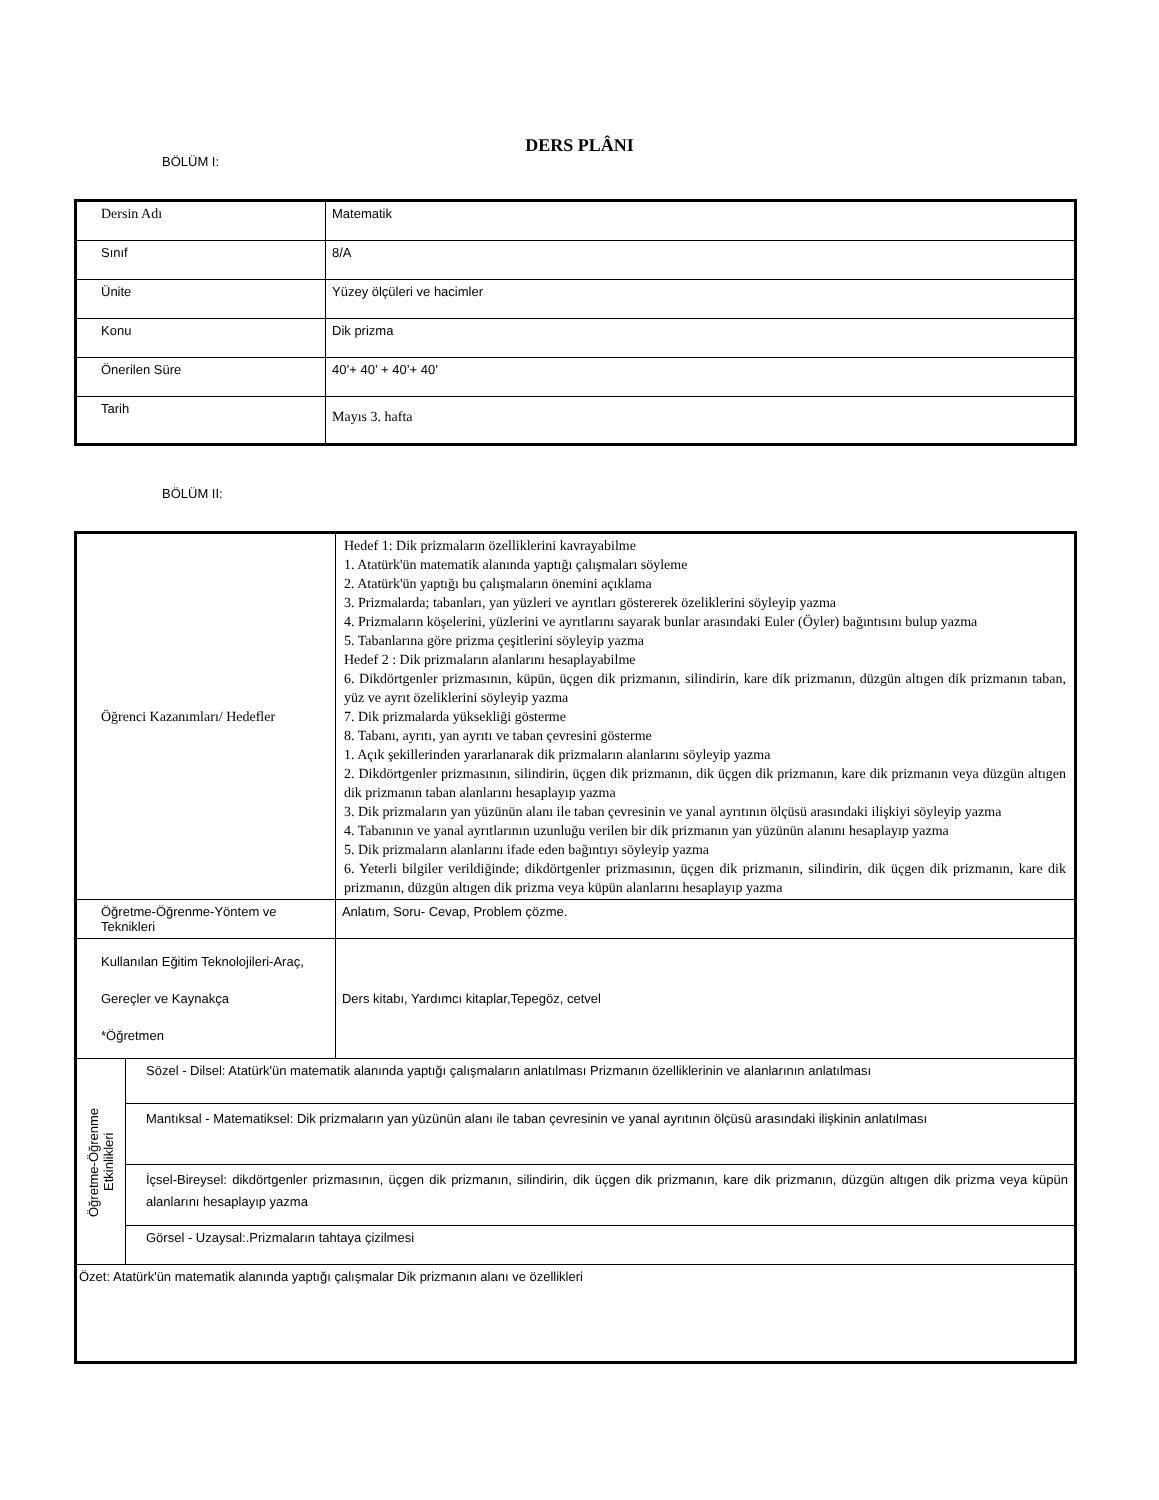DERS PLÂNI
BÖLÜM I:
| Dersin Adı | Matematik |
| Sınıf | 8/A |
| Ünite | Yüzey ölçüleri ve hacimler |
| Konu | Dik prizma |
| Önerilen Süre | 40’+ 40’ + 40’+ 40’ |
| Tarih | Mayıs 3. hafta |
BÖLÜM II:
| Öğrenci Kazanımları/ Hedefler | | Hedef 1: Dik prizmaların özelliklerini kavrayabilme 1. Atatürk'ün matematik alanında yaptığı çalışmaları söyleme 2. Atatürk'ün yaptığı bu çalışmaların önemini açıklama 3. Prizmalarda; tabanları, yan yüzleri ve ayrıtları göstererek özeliklerini söyleyip yazma 4. Prizmaların köşelerini, yüzlerini ve ayrıtlarını sayarak bunlar arasındaki Euler (Öyler) bağıntısını bulup yazma 5. Tabanlarına göre prizma çeşitlerini söyleyip yazma Hedef 2 : Dik prizmaların alanlarını hesaplayabilme 6. Dikdörtgenler prizmasının, küpün, üçgen dik prizmanın, silindirin, kare dik prizmanın, düzgün altıgen dik prizmanın taban, yüz ve ayrıt özeliklerini söyleyip yazma 7. Dik prizmalarda yüksekliği gösterme 8. Tabanı, ayrıtı, yan ayrıtı ve taban çevresini gösterme 1. Açık şekillerinden yararlanarak dik prizmaların alanlarını söyleyip yazma 2. Dikdörtgenler prizmasının, silindirin, üçgen dik prizmanın, dik üçgen dik prizmanın, kare dik prizmanın veya düzgün altıgen dik prizmanın taban alanlarını hesaplayıp yazma 3. Dik prizmaların yan yüzünün alanı ile taban çevresinin ve yanal ayrıtının ölçüsü arasındaki ilişkiyi söyleyip yazma 4. Tabanının ve yanal ayrıtlarının uzunluğu verilen bir dik prizmanın yan yüzünün alanını hesaplayıp yazma 5. Dik prizmaların alanlarını ifade eden bağıntıyı söyleyip yazma 6. Yeterli bilgiler verildiğinde; dikdörtgenler prizmasının, üçgen dik prizmanın, silindirin, dik üçgen dik prizmanın, kare dik prizmanın, düzgün altıgen dik prizma veya küpün alanlarını hesaplayıp yazma |
| Öğretme-Öğrenme-Yöntem ve Teknikleri | | Anlatım, Soru- Cevap, Problem çözme. |
| Kullanılan Eğitim Teknolojileri-Araç, Gereçler ve Kaynakça *Öğretmen | | Ders kitabı, Yardımcı kitaplar,Tepegöz, cetvel |
| Öğretme-Öğrenme Etkinlikleri | Sözel - Dilsel: Atatürk'ün matematik alanında yaptığı çalışmaların anlatılması Prizmanın özelliklerinin ve alanlarının anlatılması | |
| | Mantıksal - Matematiksel: Dik prizmaların yan yüzünün alanı ile taban çevresinin ve yanal ayrıtının ölçüsü arasındaki ilişkinin anlatılması | |
| | İçsel-Bireysel: dikdörtgenler prizmasının, üçgen dik prizmanın, silindirin, dik üçgen dik prizmanın, kare dik prizmanın, düzgün altıgen dik prizma veya küpün alanlarını hesaplayıp yazma | |
| | Görsel - Uzaysal:.Prizmaların tahtaya çizilmesi | |
| Özet: Atatürk'ün matematik alanında yaptığı çalışmalar Dik prizmanın alanı ve özellikleri | | |